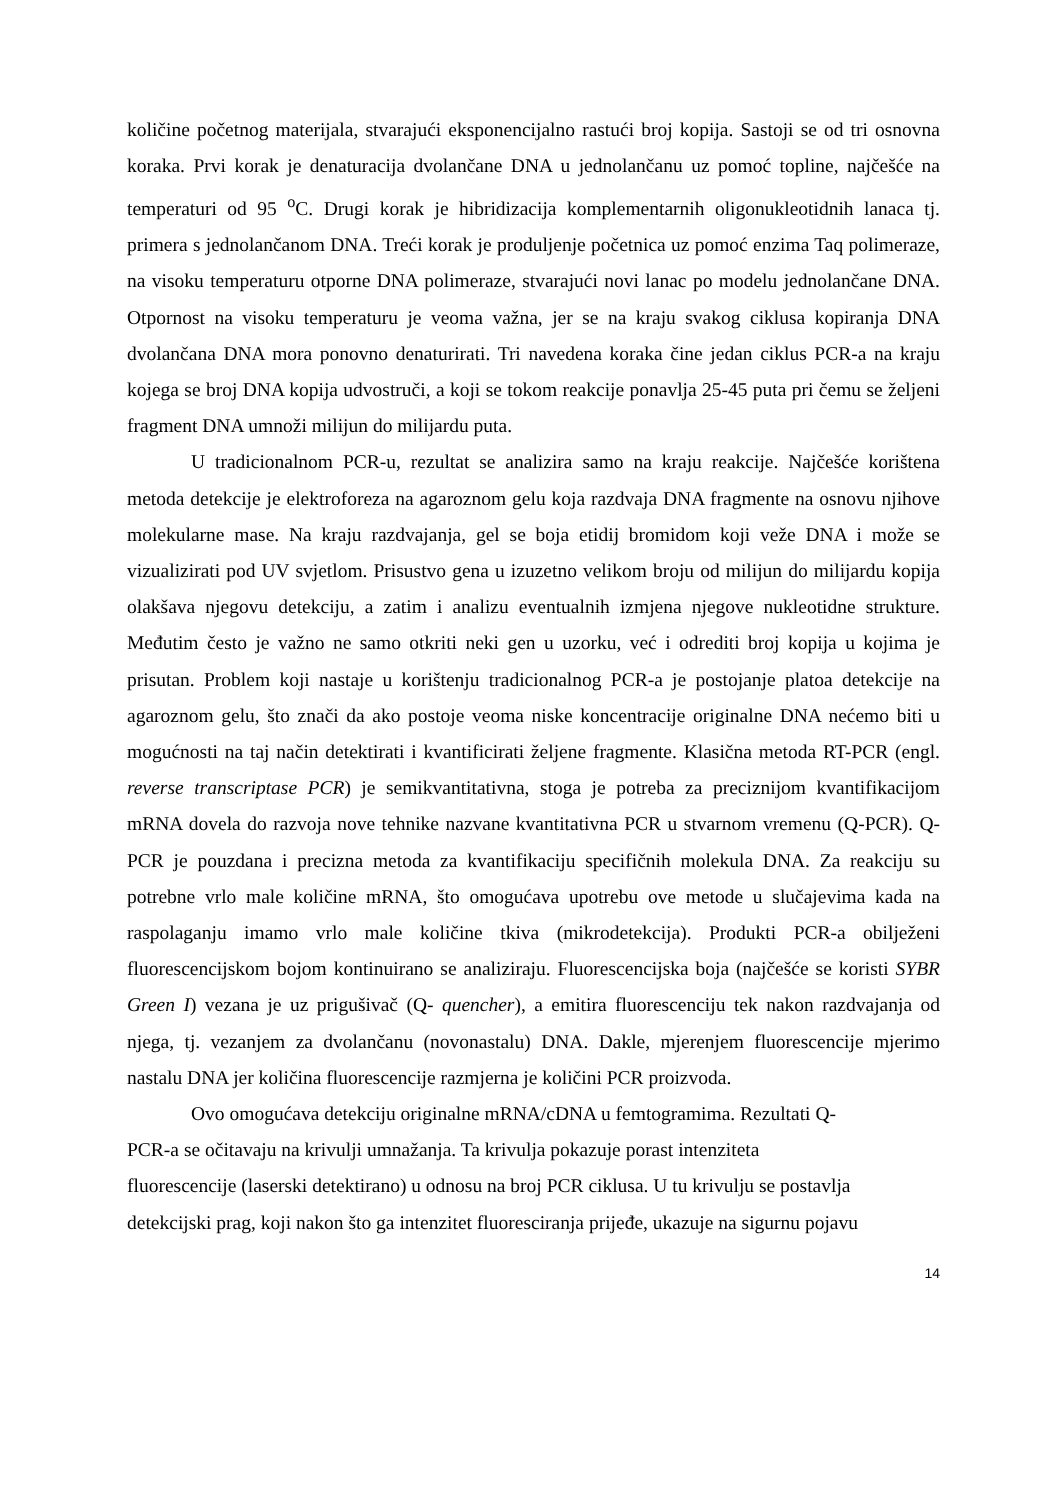količine početnog materijala, stvarajući eksponencijalno rastući broj kopija. Sastoji se od tri osnovna koraka. Prvi korak je denaturacija dvolančane DNA u jednolančanu uz pomoć topline, najčešće na temperaturi od 95 <sup>o</sup>C. Drugi korak je hibridizacija komplementarnih oligonukleotidnih lanaca tj. primera s jednolančanom DNA. Treći korak je produljenje početnica uz pomoć enzima Taq polimeraze, na visoku temperaturu otporne DNA polimeraze, stvarajući novi lanac po modelu jednolančane DNA. Otpornost na visoku temperaturu je veoma važna, jer se na kraju svakog ciklusa kopiranja DNA dvolančana DNA mora ponovno denaturirati. Tri navedena koraka čine jedan ciklus PCR-a na kraju kojega se broj DNA kopija udvostruči, a koji se tokom reakcije ponavlja 25-45 puta pri čemu se željeni fragment DNA umnoži milijun do milijardu puta.
U tradicionalnom PCR-u, rezultat se analizira samo na kraju reakcije. Najčešće korištena metoda detekcije je elektroforeza na agaroznom gelu koja razdvaja DNA fragmente na osnovu njihove molekularne mase. Na kraju razdvajanja, gel se boja etidij bromidom koji veže DNA i može se vizualizirati pod UV svjetlom. Prisustvo gena u izuzetno velikom broju od milijun do milijardu kopija olakšava njegovu detekciju, a zatim i analizu eventualnih izmjena njegove nukleotidne strukture. Međutim često je važno ne samo otkriti neki gen u uzorku, već i odrediti broj kopija u kojima je prisutan. Problem koji nastaje u korištenju tradicionalnog PCR-a je postojanje platoa detekcije na agaroznom gelu, što znači da ako postoje veoma niske koncentracije originalne DNA nećemo biti u mogućnosti na taj način detektirati i kvantificirati željene fragmente. Klasična metoda RT-PCR (engl. reverse transcriptase PCR) je semikvantitativna, stoga je potreba za preciznijom kvantifikacijom mRNA dovela do razvoja nove tehnike nazvane kvantitativna PCR u stvarnom vremenu (Q-PCR). Q-PCR je pouzdana i precizna metoda za kvantifikaciju specifičnih molekula DNA. Za reakciju su potrebne vrlo male količine mRNA, što omogućava upotrebu ove metode u slučajevima kada na raspolaganju imamo vrlo male količine tkiva (mikrodetekcija). Produkti PCR-a obilježeni fluorescencijskom bojom kontinuirano se analiziraju. Fluorescencijska boja (najčešće se koristi SYBR Green I) vezana je uz prigušivač (Q- quencher), a emitira fluorescenciju tek nakon razdvajanja od njega, tj. vezanjem za dvolančanu (novonastalu) DNA. Dakle, mjerenjem fluorescencije mjerimo nastalu DNA jer količina fluorescencije razmjerna je količini PCR proizvoda.
Ovo omogućava detekciju originalne mRNA/cDNA u femtogramima. Rezultati Q-
PCR-a se očitavaju na krivulji umnažanja. Ta krivulja pokazuje porast intenziteta
fluorescencije (laserski detektirano) u odnosu na broj PCR ciklusa. U tu krivulju se postavlja
detekcijski prag, koji nakon što ga intenzitet fluoresciranja prijeđe, ukazuje na sigurnu pojavu
14